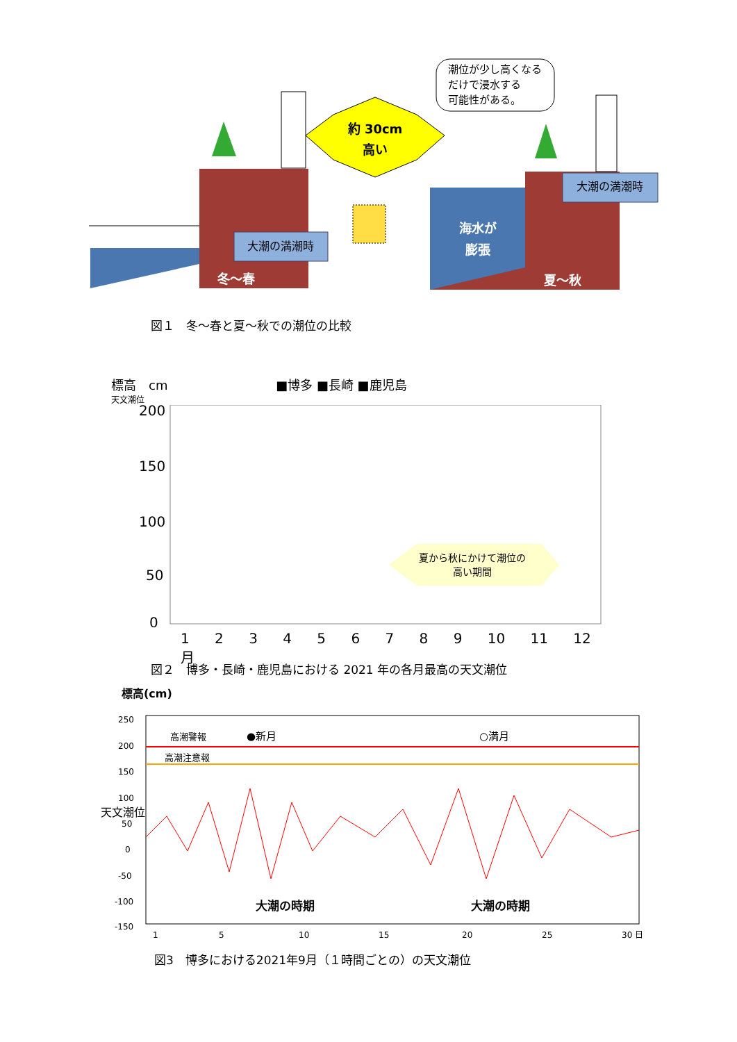約 30cm
高い
潮位が少し高くなる
だけで浸水する
可能性がある。
大潮の満潮時
大潮の満潮時
冬～春
夏～秋
海水が
膨張
図１　冬～春と夏～秋での潮位の比較
標高　cm ■博多 ■長崎 ■鹿児島
天文潮位
200
150
100
50
0
夏から秋にかけて潮位の
高い期間
1 2 3 4 5 6 7 8 9 10 11 12 月
図２　博多・長崎・鹿児島における 2021 年の各月最高の天文潮位
標高(cm)
高潮警報
高潮注意報
●新月
○満月
250
200
150
100
50
0
-50
-100
-150
天文潮位
大潮の時期
大潮の時期
1
5
10
15
20
25
30 日
図3　博多における2021年9月（１時間ごとの）の天文潮位